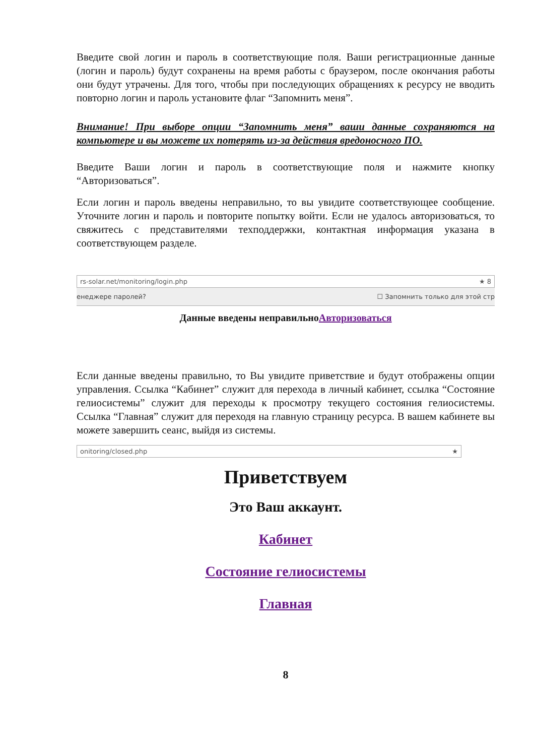Введите свой логин и пароль в соответствующие поля. Ваши регистрационные данные (логин и пароль) будут сохранены на время работы с браузером, после окончания работы они будут утрачены. Для того, чтобы при последующих обращениях к ресурсу не вводить повторно логин и пароль установите флаг “Запомнить меня”.
Внимание! При выборе опции “Запомнить меня” ваши данные сохраняются на компьютере и вы можете их потерять из-за действия вредоносного ПО.
Введите Ваши логин и пароль в соответствующие поля и нажмите кнопку “Авторизоваться”.
Если логин и пароль введены неправильно, то вы увидите соответствующее сообщение. Уточните логин и пароль и повторите попытку войти. Если не удалось авторизоваться, то свяжитесь с представителями техподдержки, контактная информация указана в соответствующем разделе.
rs-solar.net/monitoring/login.php ★ 8
енеджере паролей? ☐ Запомнить только для этой стр
Данные введены неправильноАвторизоваться
Если данные введены правильно, то Вы увидите приветствие и будут отображены опции управления. Ссылка “Кабинет” служит для перехода в личный кабинет, ссылка “Состояние гелиосистемы” служит для переходы к просмотру текущего состояния гелиосистемы. Ссылка “Главная” служит для переходя на главную страницу ресурса. В вашем кабинете вы можете завершить сеанс, выйдя из системы.
onitoring/closed.php ★
Приветствуем
Это Ваш аккаунт.
Кабинет
Состояние гелиосистемы
Главная
8